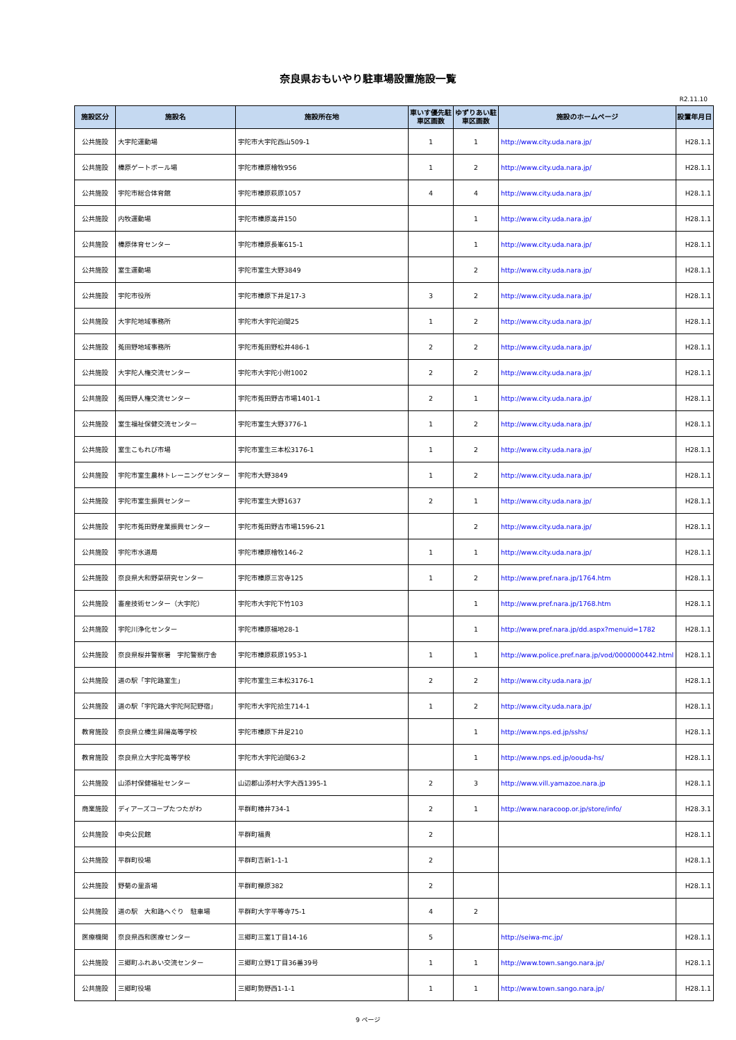奈良県おもいやり駐車場設置施設一覧
R2.11.10
| 施設区分 | 施設名 | 施設所在地 | 車いす優先駐車区画数 | ゆずりあい駐車区画数 | 施設のホームページ | 設置年月日 |
| --- | --- | --- | --- | --- | --- | --- |
| 公共施設 | 大宇陀運動場 | 宇陀市大宇陀西山509-1 | 1 | 1 | http://www.city.uda.nara.jp/ | H28.1.1 |
| 公共施設 | 榛原ゲートボール場 | 宇陀市榛原檜牧956 | 1 | 2 | http://www.city.uda.nara.jp/ | H28.1.1 |
| 公共施設 | 宇陀市総合体育館 | 宇陀市榛原萩原1057 | 4 | 4 | http://www.city.uda.nara.jp/ | H28.1.1 |
| 公共施設 | 内牧運動場 | 宇陀市榛原高井150 | | 1 | http://www.city.uda.nara.jp/ | H28.1.1 |
| 公共施設 | 榛原体育センター | 宇陀市榛原長峯615-1 | | 1 | http://www.city.uda.nara.jp/ | H28.1.1 |
| 公共施設 | 室生運動場 | 宇陀市室生大野3849 | | 2 | http://www.city.uda.nara.jp/ | H28.1.1 |
| 公共施設 | 宇陀市役所 | 宇陀市榛原下井足17-3 | 3 | 2 | http://www.city.uda.nara.jp/ | H28.1.1 |
| 公共施設 | 大宇陀地域事務所 | 宇陀市大宇陀迫間25 | 1 | 2 | http://www.city.uda.nara.jp/ | H28.1.1 |
| 公共施設 | 菟田野地域事務所 | 宇陀市菟田野松井486-1 | 2 | 2 | http://www.city.uda.nara.jp/ | H28.1.1 |
| 公共施設 | 大宇陀人権交流センター | 宇陀市大宇陀小附1002 | 2 | 2 | http://www.city.uda.nara.jp/ | H28.1.1 |
| 公共施設 | 菟田野人権交流センター | 宇陀市菟田野古市場1401-1 | 2 | 1 | http://www.city.uda.nara.jp/ | H28.1.1 |
| 公共施設 | 室生福祉保健交流センター | 宇陀市室生大野3776-1 | 1 | 2 | http://www.city.uda.nara.jp/ | H28.1.1 |
| 公共施設 | 室生こもれび市場 | 宇陀市室生三本松3176-1 | 1 | 2 | http://www.city.uda.nara.jp/ | H28.1.1 |
| 公共施設 | 宇陀市室生農林トレーニングセンター | 宇陀市大野3849 | 1 | 2 | http://www.city.uda.nara.jp/ | H28.1.1 |
| 公共施設 | 宇陀市室生振興センター | 宇陀市室生大野1637 | 2 | 1 | http://www.city.uda.nara.jp/ | H28.1.1 |
| 公共施設 | 宇陀市菟田野産業振興センター | 宇陀市菟田野古市場1596-21 | | 2 | http://www.city.uda.nara.jp/ | H28.1.1 |
| 公共施設 | 宇陀市水道局 | 宇陀市榛原檜牧146-2 | 1 | 1 | http://www.city.uda.nara.jp/ | H28.1.1 |
| 公共施設 | 奈良県大和野菜研究センター | 宇陀市榛原三宮寺125 | 1 | 2 | http://www.pref.nara.jp/1764.htm | H28.1.1 |
| 公共施設 | 畜産技術センター（大宇陀） | 宇陀市大宇陀下竹103 | | 1 | http://www.pref.nara.jp/1768.htm | H28.1.1 |
| 公共施設 | 宇陀川浄化センター | 宇陀市榛原福地28-1 | | 1 | http://www.pref.nara.jp/dd.aspx?menuid=1782 | H28.1.1 |
| 公共施設 | 奈良県桜井警察署 宇陀警察庁舎 | 宇陀市榛原萩原1953-1 | 1 | 1 | http://www.police.pref.nara.jp/vod/0000000442.html | H28.1.1 |
| 公共施設 | 道の駅「宇陀路室生」 | 宇陀市室生三本松3176-1 | 2 | 2 | http://www.city.uda.nara.jp/ | H28.1.1 |
| 公共施設 | 道の駅「宇陀路大宇陀阿記野宿」 | 宇陀市大宇陀拾生714-1 | 1 | 2 | http://www.city.uda.nara.jp/ | H28.1.1 |
| 教育施設 | 奈良県立榛生昇陽高等学校 | 宇陀市榛原下井足210 | | 1 | http://www.nps.ed.jp/sshs/ | H28.1.1 |
| 教育施設 | 奈良県立大宇陀高等学校 | 宇陀市大宇陀迫間63-2 | | 1 | http://www.nps.ed.jp/oouda-hs/ | H28.1.1 |
| 公共施設 | 山添村保健福祉センター | 山辺郡山添村大字大西1395-1 | 2 | 3 | http://www.vill.yamazoe.nara.jp | H28.1.1 |
| 商業施設 | ディアーズコープたつたがわ | 平群町椿井734-1 | 2 | 1 | http://www.naracoop.or.jp/store/info/ | H28.3.1 |
| 公共施設 | 中央公民館 | 平群町福貴 | 2 | | | H28.1.1 |
| 公共施設 | 平群町役場 | 平群町吉新1-1-1 | 2 | | | H28.1.1 |
| 公共施設 | 野菊の里斎場 | 平群町櫟原382 | 2 | | | H28.1.1 |
| 公共施設 | 道の駅 大和路へぐり 駐車場 | 平群町大字平等寺75-1 | 4 | 2 | | |
| 医療機関 | 奈良県西和医療センター | 三郷町三室1丁目14-16 | 5 | | http://seiwa-mc.jp/ | H28.1.1 |
| 公共施設 | 三郷町ふれあい交流センター | 三郷町立野1丁目36番39号 | 1 | 1 | http://www.town.sango.nara.jp/ | H28.1.1 |
| 公共施設 | 三郷町役場 | 三郷町勢野西1-1-1 | 1 | 1 | http://www.town.sango.nara.jp/ | H28.1.1 |
9 ページ